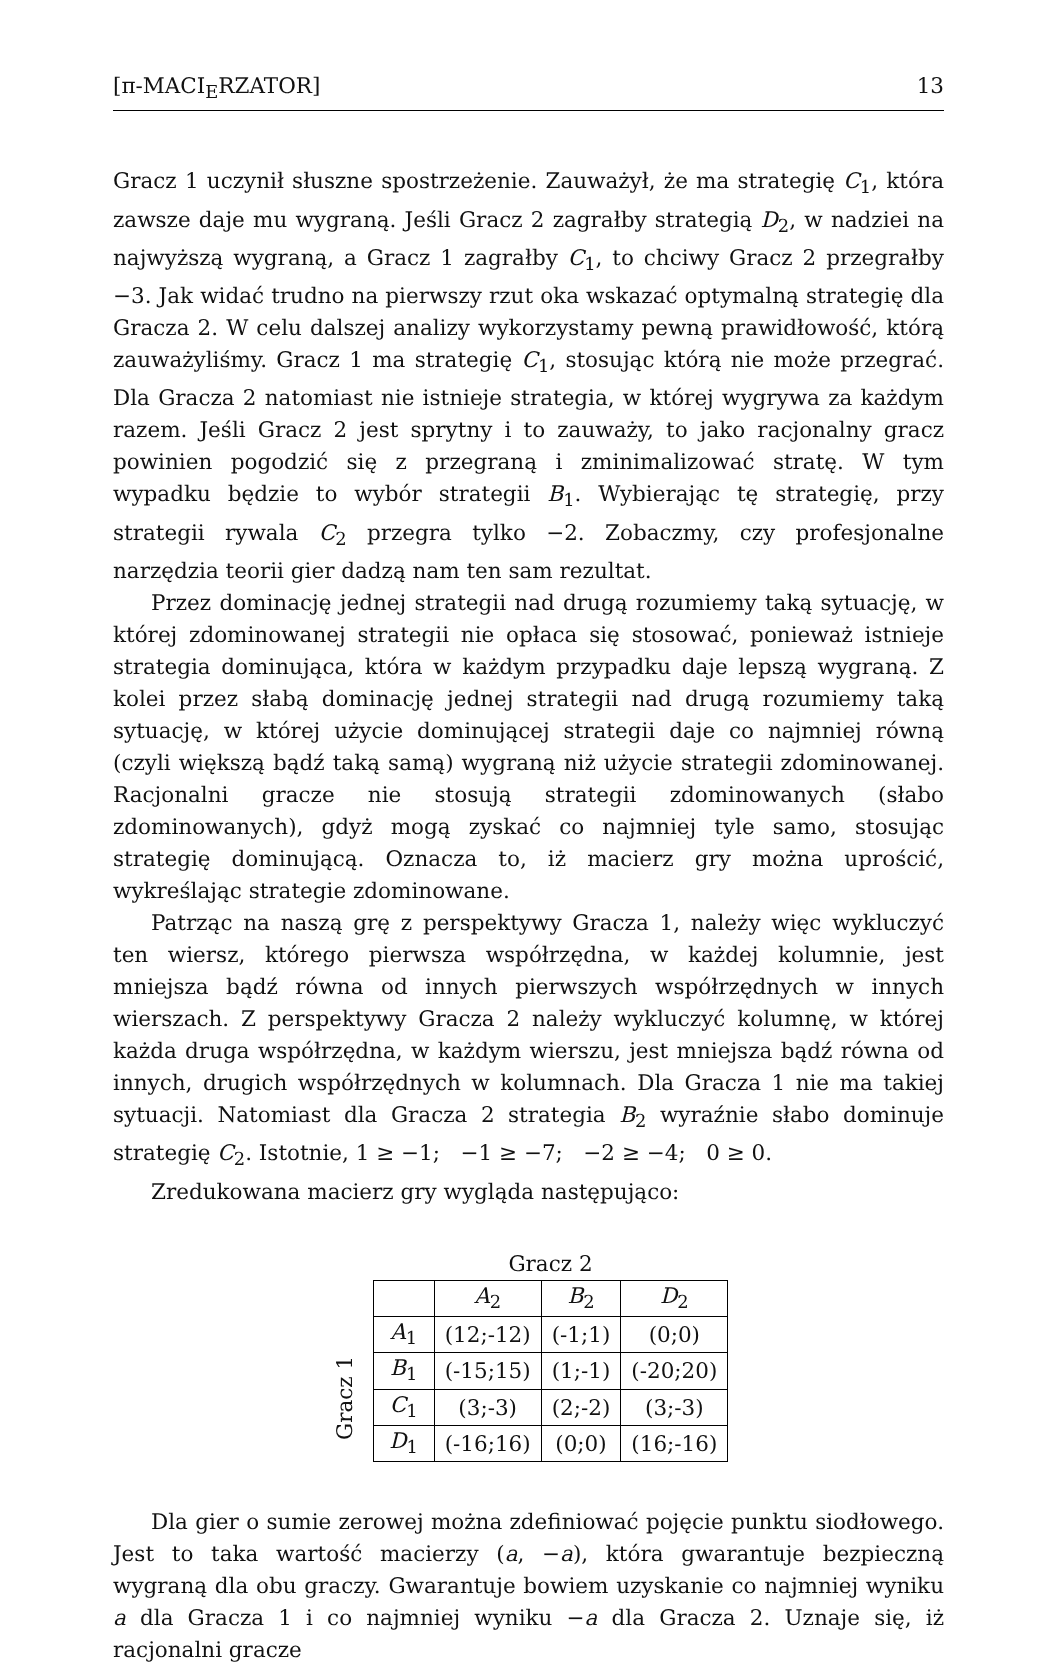[π-MACI<sub>E</sub>RZATOR] 13
Gracz 1 uczynił słuszne spostrzeżenie. Zauważył, że ma strategię C<sub>1</sub>, która zawsze daje mu wygraną. Jeśli Gracz 2 zagrałby strategią D<sub>2</sub>, w nadziei na najwyższą wygraną, a Gracz 1 zagrałby C<sub>1</sub>, to chciwy Gracz 2 przegrałby −3. Jak widać trudno na pierwszy rzut oka wskazać optymalną strategię dla Gracza 2. W celu dalszej analizy wykorzystamy pewną prawidłowość, którą zauważyliśmy. Gracz 1 ma strategię C<sub>1</sub>, stosując którą nie może przegrać. Dla Gracza 2 natomiast nie istnieje strategia, w której wygrywa za każdym razem. Jeśli Gracz 2 jest sprytny i to zauważy, to jako racjonalny gracz powinien pogodzić się z przegraną i zminimalizować stratę. W tym wypadku będzie to wybór strategii B<sub>1</sub>. Wybierając tę strategię, przy strategii rywala C<sub>2</sub> przegra tylko −2. Zobaczmy, czy profesjonalne narzędzia teorii gier dadzą nam ten sam rezultat.
Przez dominację jednej strategii nad drugą rozumiemy taką sytuację, w której zdominowanej strategii nie opłaca się stosować, ponieważ istnieje strategia dominująca, która w każdym przypadku daje lepszą wygraną. Z kolei przez słabą dominację jednej strategii nad drugą rozumiemy taką sytuację, w której użycie dominującej strategii daje co najmniej równą (czyli większą bądź taką samą) wygraną niż użycie strategii zdominowanej. Racjonalni gracze nie stosują strategii zdominowanych (słabo zdominowanych), gdyż mogą zyskać co najmniej tyle samo, stosując strategię dominującą. Oznacza to, iż macierz gry można uprościć, wykreślając strategie zdominowane.
Patrząc na naszą grę z perspektywy Gracza 1, należy więc wykluczyć ten wiersz, którego pierwsza współrzędna, w każdej kolumnie, jest mniejsza bądź równa od innych pierwszych współrzędnych w innych wierszach. Z perspektywy Gracza 2 należy wykluczyć kolumnę, w której każda druga współrzędna, w każdym wierszu, jest mniejsza bądź równa od innych, drugich współrzędnych w kolumnach. Dla Gracza 1 nie ma takiej sytuacji. Natomiast dla Gracza 2 strategia B<sub>2</sub> wyraźnie słabo dominuje strategię C<sub>2</sub>. Istotnie, 1 ≥ −1; −1 ≥ −7; −2 ≥ −4; 0 ≥ 0.
Zredukowana macierz gry wygląda następująco:
Gracz 1
Gracz 2
| | A<sub>2</sub> | B<sub>2</sub> | D<sub>2</sub> |
| A<sub>1</sub> | (12;-12) | (-1;1) | (0;0) |
| B<sub>1</sub> | (-15;15) | (1;-1) | (-20;20) |
| C<sub>1</sub> | (3;-3) | (2;-2) | (3;-3) |
| D<sub>1</sub> | (-16;16) | (0;0) | (16;-16) |
Dla gier o sumie zerowej można zdefiniować pojęcie punktu siodłowego. Jest to taka wartość macierzy (a, −a), która gwarantuje bezpieczną wygraną dla obu graczy. Gwarantuje bowiem uzyskanie co najmniej wyniku a dla Gracza 1 i co najmniej wyniku −a dla Gracza 2. Uznaje się, iż racjonalni gracze